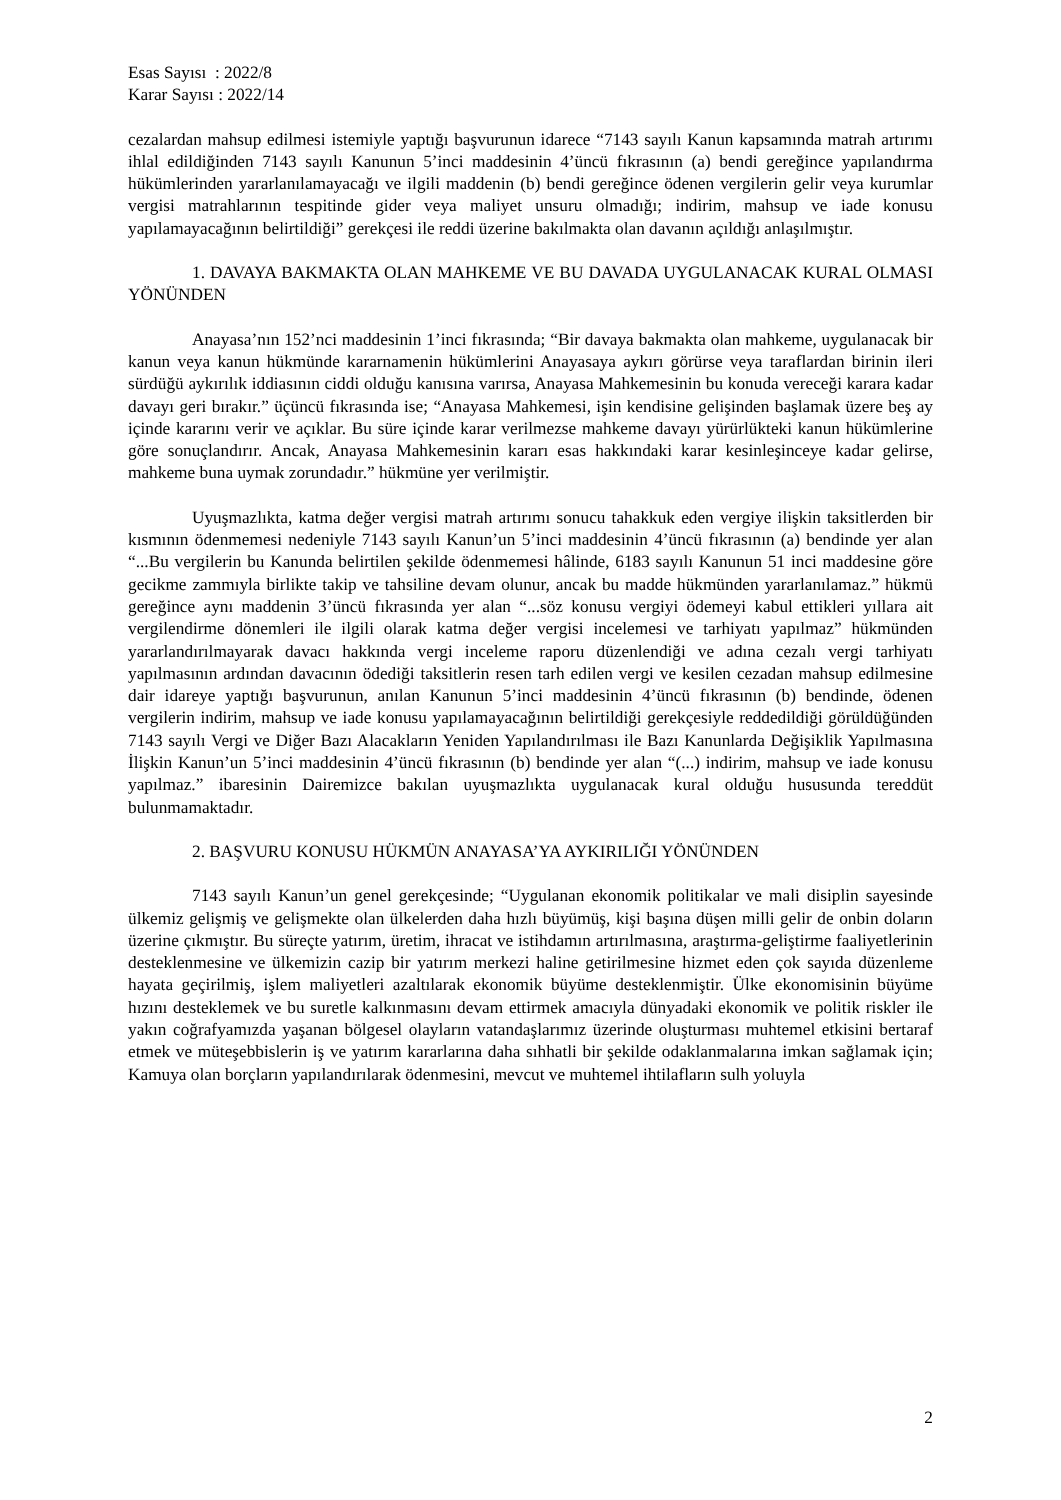Esas Sayısı : 2022/8
Karar Sayısı : 2022/14
cezalardan mahsup edilmesi istemiyle yaptığı başvurunun idarece “7143 sayılı Kanun kapsamında matrah artırımı ihlal edildiğinden 7143 sayılı Kanunun 5’inci maddesinin 4’üncü fıkrasının (a) bendi gereğince yapılandırma hükümlerinden yararlanılamayacağı ve ilgili maddenin (b) bendi gereğince ödenen vergilerin gelir veya kurumlar vergisi matrahlarının tespitinde gider veya maliyet unsuru olmadığı; indirim, mahsup ve iade konusu yapılamayacağının belirtildiği” gerekçesi ile reddi üzerine bakılmakta olan davanın açıldığı anlaşılmıştır.
1. DAVAYA BAKMAKTA OLAN MAHKEME VE BU DAVADA UYGULANACAK KURAL OLMASI YÖNÜNDEN
Anayasa’nın 152’nci maddesinin 1’inci fıkrasında; “Bir davaya bakmakta olan mahkeme, uygulanacak bir kanun veya kanun hükmünde kararnamenin hükümlerini Anayasaya aykırı görürse veya taraflardan birinin ileri sürdüğü aykırılık iddiasının ciddi olduğu kanısına varırsa, Anayasa Mahkemesinin bu konuda vereceği karara kadar davayı geri bırakır.” üçüncü fıkrasında ise; “Anayasa Mahkemesi, işin kendisine gelişinden başlamak üzere beş ay içinde kararını verir ve açıklar. Bu süre içinde karar verilmezse mahkeme davayı yürürlükteki kanun hükümlerine göre sonuçlandırır. Ancak, Anayasa Mahkemesinin kararı esas hakkındaki karar kesinleşinceye kadar gelirse, mahkeme buna uymak zorundadır.” hükmüne yer verilmiştir.
Uyuşmazlıkta, katma değer vergisi matrah artırımı sonucu tahakkuk eden vergiye ilişkin taksitlerden bir kısmının ödenmemesi nedeniyle 7143 sayılı Kanun’un 5’inci maddesinin 4’üncü fıkrasının (a) bendinde yer alan “...Bu vergilerin bu Kanunda belirtilen şekilde ödenmemesi hâlinde, 6183 sayılı Kanunun 51 inci maddesine göre gecikme zammıyla birlikte takip ve tahsiline devam olunur, ancak bu madde hükmünden yararlanılamaz.” hükmü gereğince aynı maddenin 3’üncü fıkrasında yer alan “...söz konusu vergiyi ödemeyi kabul ettikleri yıllara ait vergilendirme dönemleri ile ilgili olarak katma değer vergisi incelemesi ve tarhiyatı yapılmaz” hükmünden yararlandırılmayarak davacı hakkında vergi inceleme raporu düzenlendiği ve adına cezalı vergi tarhiyatı yapılmasının ardından davacının ödediği taksitlerin resen tarh edilen vergi ve kesilen cezadan mahsup edilmesine dair idareye yaptığı başvurunun, anılan Kanunun 5’inci maddesinin 4’üncü fıkrasının (b) bendinde, ödenen vergilerin indirim, mahsup ve iade konusu yapılamayacağının belirtildiği gerekçesiyle reddedildiği görüldüğünden 7143 sayılı Vergi ve Diğer Bazı Alacakların Yeniden Yapılandırılması ile Bazı Kanunlarda Değişiklik Yapılmasına İlişkin Kanun’un 5’inci maddesinin 4’üncü fıkrasının (b) bendinde yer alan “(...) indirim, mahsup ve iade konusu yapılmaz.” ibaresinin Dairemizce bakılan uyuşmazlıkta uygulanacak kural olduğu hususunda tereddüt bulunmamaktadır.
2. BAŞVURU KONUSU HÜKMÜN ANAYASA’YA AYKIRILIĞI YÖNÜNDEN
7143 sayılı Kanun’un genel gerekçesinde; “Uygulanan ekonomik politikalar ve mali disiplin sayesinde ülkemiz gelişmiş ve gelişmekte olan ülkelerden daha hızlı büyümüş, kişi başına düşen milli gelir de onbin doların üzerine çıkmıştır. Bu süreçte yatırım, üretim, ihracat ve istihdamın artırılmasına, araştırma-geliştirme faaliyetlerinin desteklenmesine ve ülkemizin cazip bir yatırım merkezi haline getirilmesine hizmet eden çok sayıda düzenleme hayata geçirilmiş, işlem maliyetleri azaltılarak ekonomik büyüme desteklenmiştir. Ülke ekonomisinin büyüme hızını desteklemek ve bu suretle kalkınmasını devam ettirmek amacıyla dünyadaki ekonomik ve politik riskler ile yakın coğrafyamızda yaşanan bölgesel olayların vatandaşlarımız üzerinde oluşturması muhtemel etkisini bertaraf etmek ve müteşebbislerin iş ve yatırım kararlarına daha sıhhatli bir şekilde odaklanmalarına imkan sağlamak için; Kamuya olan borçların yapılandırılarak ödenmesini, mevcut ve muhtemel ihtilafların sulh yoluyla
2